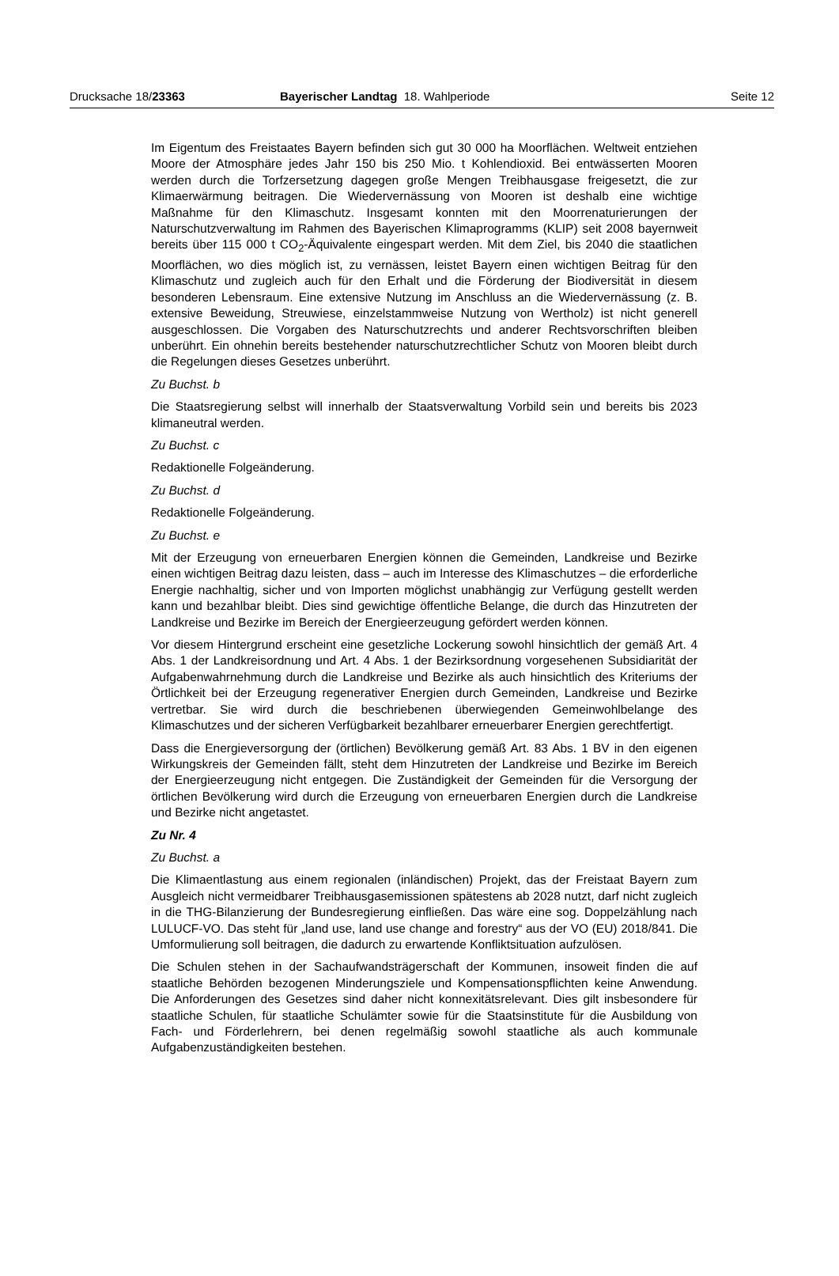Drucksache 18/23363 Bayerischer Landtag 18. Wahlperiode Seite 12
Im Eigentum des Freistaates Bayern befinden sich gut 30 000 ha Moorflächen. Weltweit entziehen Moore der Atmosphäre jedes Jahr 150 bis 250 Mio. t Kohlendioxid. Bei entwässerten Mooren werden durch die Torfzersetzung dagegen große Mengen Treibhausgase freigesetzt, die zur Klimaerwärmung beitragen. Die Wiedervernässung von Mooren ist deshalb eine wichtige Maßnahme für den Klimaschutz. Insgesamt konnten mit den Moorrenaturierungen der Naturschutzverwaltung im Rahmen des Bayerischen Klimaprogramms (KLIP) seit 2008 bayernweit bereits über 115 000 t CO<sub>2</sub>-Äquivalente eingespart werden. Mit dem Ziel, bis 2040 die staatlichen Moorflächen, wo dies möglich ist, zu vernässen, leistet Bayern einen wichtigen Beitrag für den Klimaschutz und zugleich auch für den Erhalt und die Förderung der Biodiversität in diesem besonderen Lebensraum. Eine extensive Nutzung im Anschluss an die Wiedervernässung (z. B. extensive Beweidung, Streuwiese, einzelstammweise Nutzung von Wertholz) ist nicht generell ausgeschlossen. Die Vorgaben des Naturschutzrechts und anderer Rechtsvorschriften bleiben unberührt. Ein ohnehin bereits bestehender naturschutzrechtlicher Schutz von Mooren bleibt durch die Regelungen dieses Gesetzes unberührt.
Zu Buchst. b
Die Staatsregierung selbst will innerhalb der Staatsverwaltung Vorbild sein und bereits bis 2023 klimaneutral werden.
Zu Buchst. c
Redaktionelle Folgeänderung.
Zu Buchst. d
Redaktionelle Folgeänderung.
Zu Buchst. e
Mit der Erzeugung von erneuerbaren Energien können die Gemeinden, Landkreise und Bezirke einen wichtigen Beitrag dazu leisten, dass – auch im Interesse des Klimaschutzes – die erforderliche Energie nachhaltig, sicher und von Importen möglichst unabhängig zur Verfügung gestellt werden kann und bezahlbar bleibt. Dies sind gewichtige öffentliche Belange, die durch das Hinzutreten der Landkreise und Bezirke im Bereich der Energieerzeugung gefördert werden können.
Vor diesem Hintergrund erscheint eine gesetzliche Lockerung sowohl hinsichtlich der gemäß Art. 4 Abs. 1 der Landkreisordnung und Art. 4 Abs. 1 der Bezirksordnung vorgesehenen Subsidiarität der Aufgabenwahrnehmung durch die Landkreise und Bezirke als auch hinsichtlich des Kriteriums der Örtlichkeit bei der Erzeugung regenerativer Energien durch Gemeinden, Landkreise und Bezirke vertretbar. Sie wird durch die beschriebenen überwiegenden Gemeinwohlbelange des Klimaschutzes und der sicheren Verfügbarkeit bezahlbarer erneuerbarer Energien gerechtfertigt.
Dass die Energieversorgung der (örtlichen) Bevölkerung gemäß Art. 83 Abs. 1 BV in den eigenen Wirkungskreis der Gemeinden fällt, steht dem Hinzutreten der Landkreise und Bezirke im Bereich der Energieerzeugung nicht entgegen. Die Zuständigkeit der Gemeinden für die Versorgung der örtlichen Bevölkerung wird durch die Erzeugung von erneuerbaren Energien durch die Landkreise und Bezirke nicht angetastet.
Zu Nr. 4
Zu Buchst. a
Die Klimaentlastung aus einem regionalen (inländischen) Projekt, das der Freistaat Bayern zum Ausgleich nicht vermeidbarer Treibhausgasemissionen spätestens ab 2028 nutzt, darf nicht zugleich in die THG-Bilanzierung der Bundesregierung einfließen. Das wäre eine sog. Doppelzählung nach LULUCF-VO. Das steht für „land use, land use change and forestry“ aus der VO (EU) 2018/841. Die Umformulierung soll beitragen, die dadurch zu erwartende Konfliktsituation aufzulösen.
Die Schulen stehen in der Sachaufwandsträgerschaft der Kommunen, insoweit finden die auf staatliche Behörden bezogenen Minderungsziele und Kompensationspflichten keine Anwendung. Die Anforderungen des Gesetzes sind daher nicht konnexitätsrelevant. Dies gilt insbesondere für staatliche Schulen, für staatliche Schulämter sowie für die Staatsinstitute für die Ausbildung von Fach- und Förderlehrern, bei denen regelmäßig sowohl staatliche als auch kommunale Aufgabenzuständigkeiten bestehen.